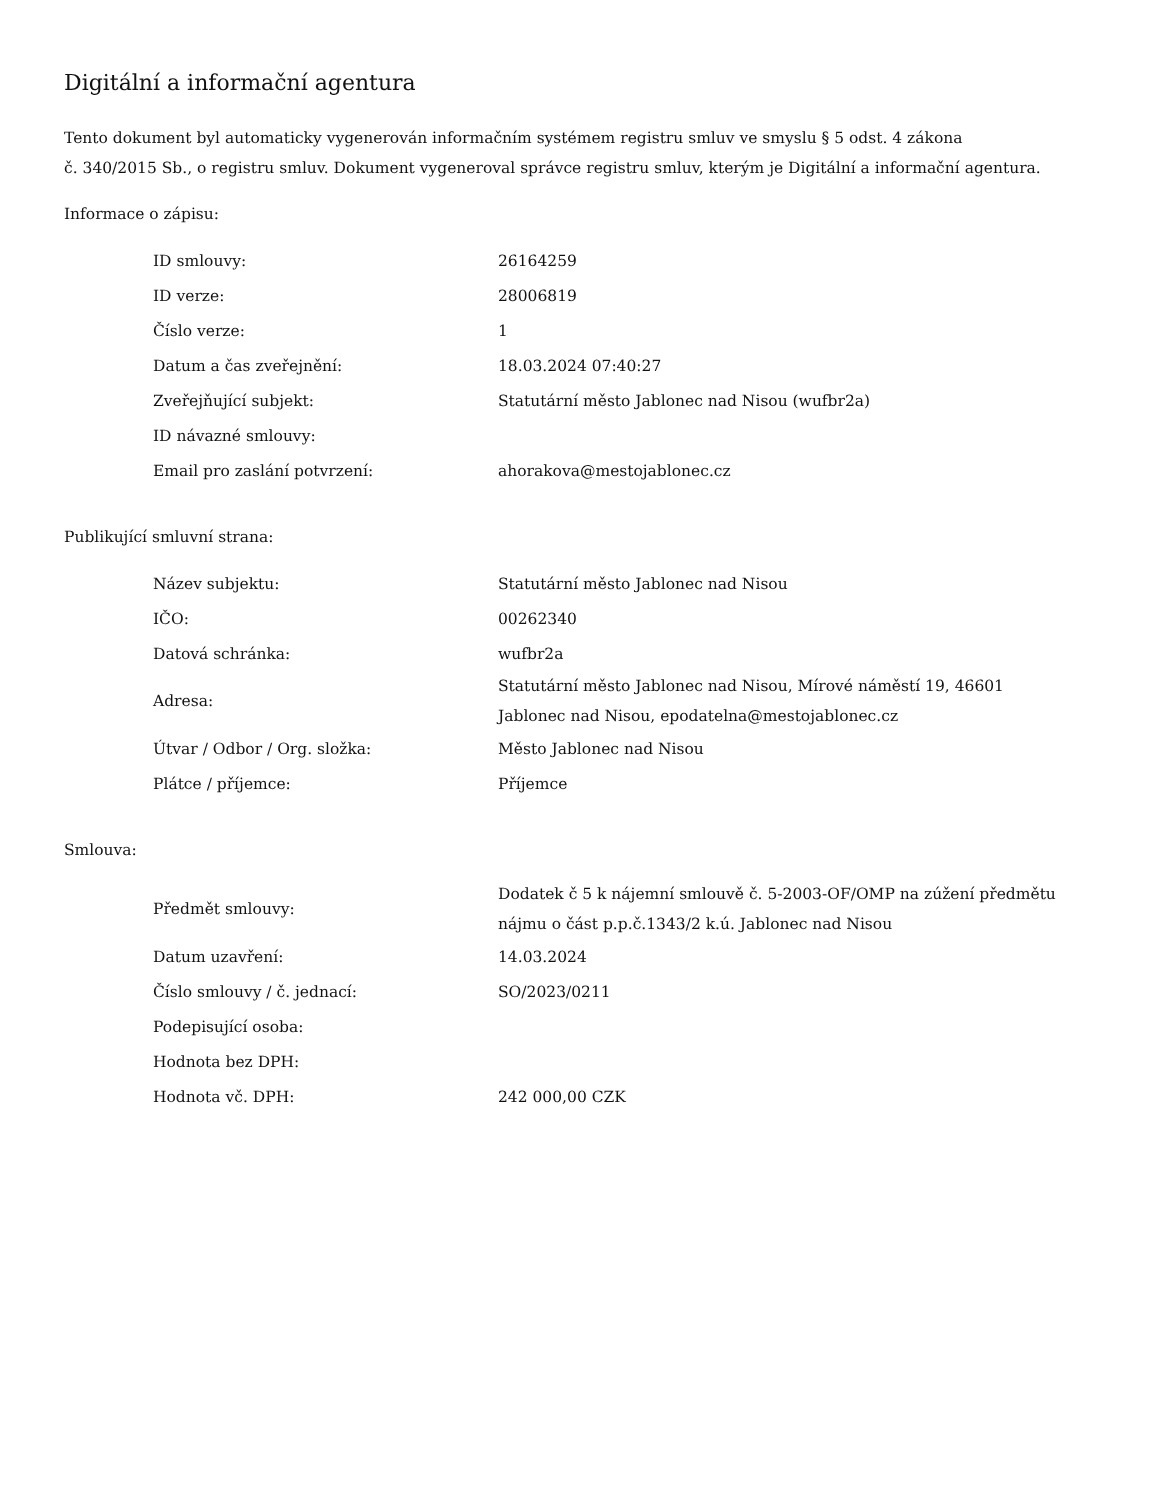Digitální a informační agentura
Tento dokument byl automaticky vygenerován informačním systémem registru smluv ve smyslu § 5 odst. 4 zákona
č. 340/2015 Sb., o registru smluv. Dokument vygeneroval správce registru smluv, kterým je Digitální a informační agentura.
Informace o zápisu:
| ID smlouvy: | 26164259 |
| ID verze: | 28006819 |
| Číslo verze: | 1 |
| Datum a čas zveřejnění: | 18.03.2024 07:40:27 |
| Zveřejňující subjekt: | Statutární město Jablonec nad Nisou (wufbr2a) |
| ID návazné smlouvy: | |
| Email pro zaslání potvrzení: | ahorakova@mestojablonec.cz |
Publikující smluvní strana:
| Název subjektu: | Statutární město Jablonec nad Nisou |
| IČO: | 00262340 |
| Datová schránka: | wufbr2a |
| Adresa: | Statutární město Jablonec nad Nisou, Mírové náměstí 19, 46601 Jablonec nad Nisou, epodatelna@mestojablonec.cz |
| Útvar / Odbor / Org. složka: | Město Jablonec nad Nisou |
| Plátce / příjemce: | Příjemce |
Smlouva:
| Předmět smlouvy: | Dodatek č 5 k nájemní smlouvě č. 5-2003-OF/OMP na zúžení předmětu nájmu o část p.p.č.1343/2 k.ú. Jablonec nad Nisou |
| Datum uzavření: | 14.03.2024 |
| Číslo smlouvy / č. jednací: | SO/2023/0211 |
| Podepisující osoba: | |
| Hodnota bez DPH: | |
| Hodnota vč. DPH: | 242 000,00 CZK |